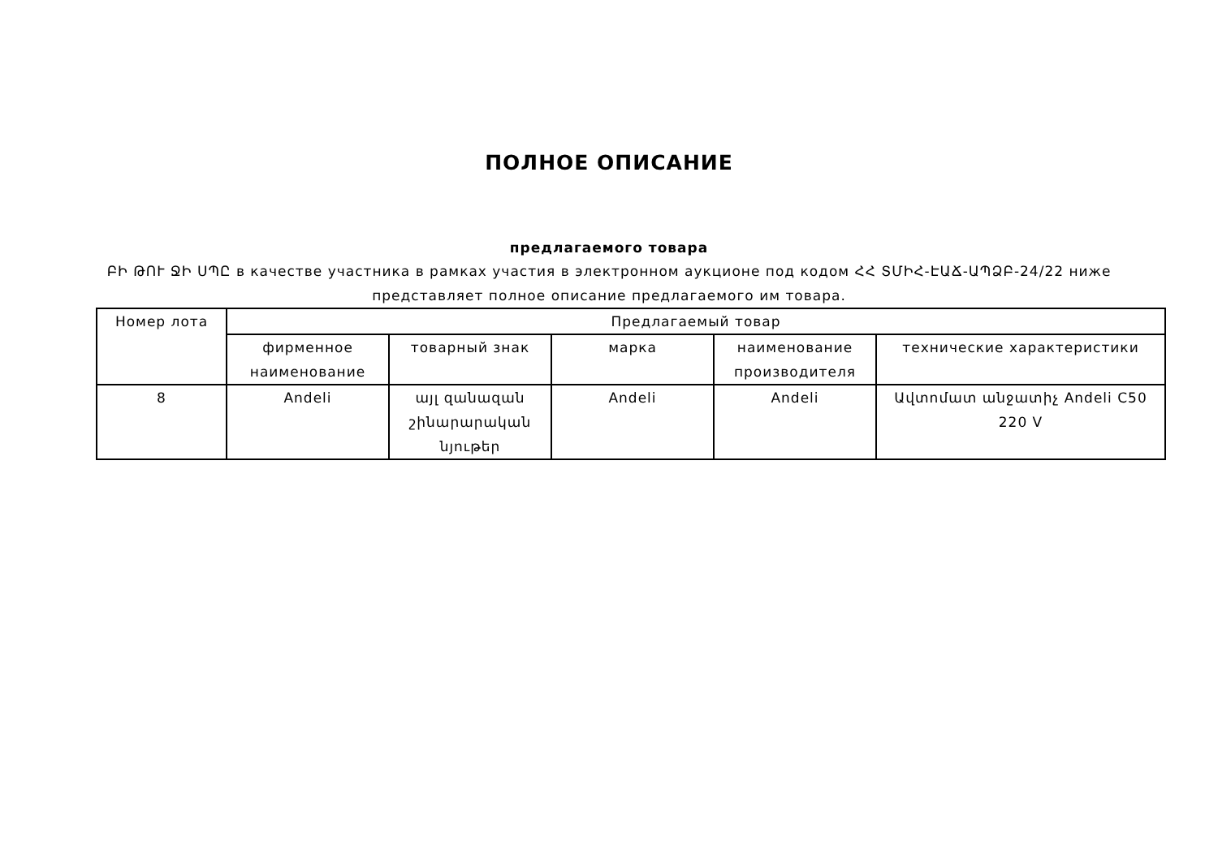ПОЛНОЕ ОПИСАНИЕ
предлагаемого товара
ԲԻ ԹՈՒ ՋԻ ՍՊԸ в качестве участника в рамках участия в электронном аукционе под кодом ՀՀ ՏՄԻՀ-ԷԱՃ-ԱՊՁԲ-24/22 ниже представляет полное описание предлагаемого им товара.
| Номер лота | Предлагаемый товар | | | | |
| --- | --- | --- | --- | --- | --- |
| | фирменное наименование | товарный знак | марка | наименование производителя | технические характеристики |
| 8 | Andeli | այլ զանազան շինարարական նյութեր | Andeli | Andeli | Ավտոմատ անջատիչ Andeli C50 220 V |